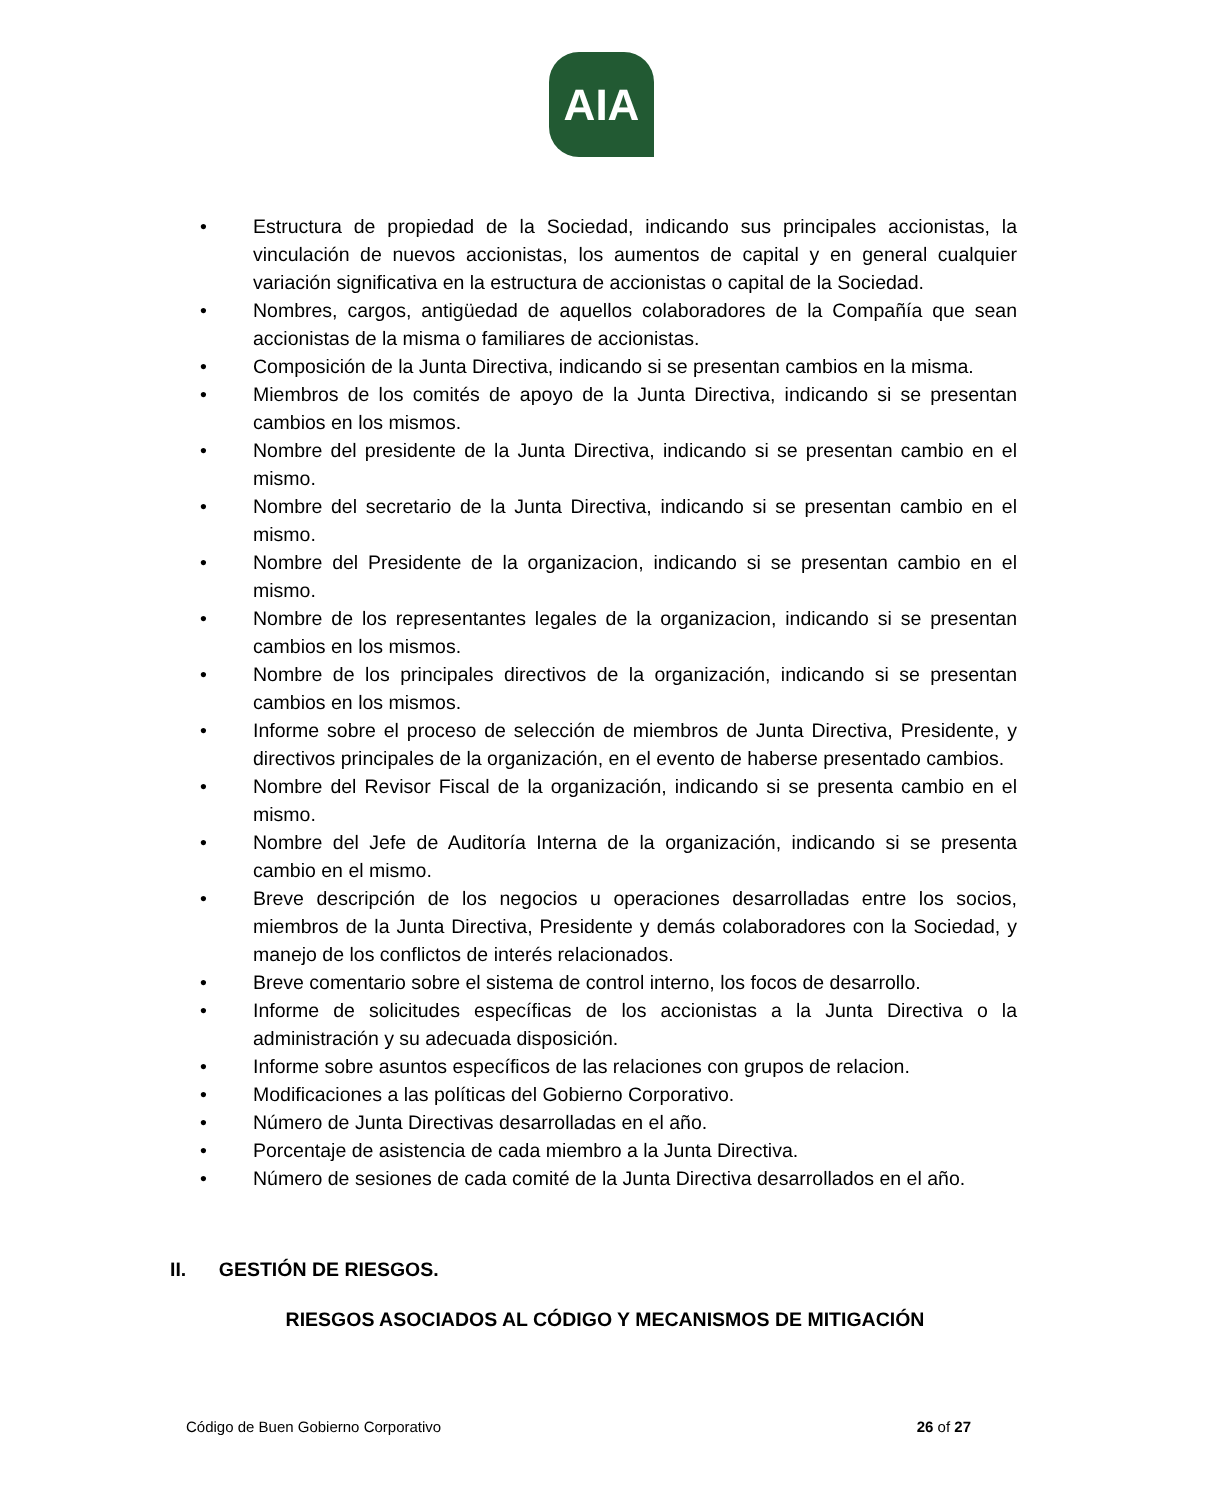AIA
• Estructura de propiedad de la Sociedad, indicando sus principales accionistas, la vinculación de nuevos accionistas, los aumentos de capital y en general cualquier variación significativa en la estructura de accionistas o capital de la Sociedad.
• Nombres, cargos, antigüedad de aquellos colaboradores de la Compañía que sean accionistas de la misma o familiares de accionistas.
• Composición de la Junta Directiva, indicando si se presentan cambios en la misma.
• Miembros de los comités de apoyo de la Junta Directiva, indicando si se presentan cambios en los mismos.
• Nombre del presidente de la Junta Directiva, indicando si se presentan cambio en el mismo.
• Nombre del secretario de la Junta Directiva, indicando si se presentan cambio en el mismo.
• Nombre del Presidente de la organizacion, indicando si se presentan cambio en el mismo.
• Nombre de los representantes legales de la organizacion, indicando si se presentan cambios en los mismos.
• Nombre de los principales directivos de la organización, indicando si se presentan cambios en los mismos.
• Informe sobre el proceso de selección de miembros de Junta Directiva, Presidente, y directivos principales de la organización, en el evento de haberse presentado cambios.
• Nombre del Revisor Fiscal de la organización, indicando si se presenta cambio en el mismo.
• Nombre del Jefe de Auditoría Interna de la organización, indicando si se presenta cambio en el mismo.
• Breve descripción de los negocios u operaciones desarrolladas entre los socios, miembros de la Junta Directiva, Presidente y demás colaboradores con la Sociedad, y manejo de los conflictos de interés relacionados.
• Breve comentario sobre el sistema de control interno, los focos de desarrollo.
• Informe de solicitudes específicas de los accionistas a la Junta Directiva o la administración y su adecuada disposición.
• Informe sobre asuntos específicos de las relaciones con grupos de relacion.
• Modificaciones a las políticas del Gobierno Corporativo.
• Número de Junta Directivas desarrolladas en el año.
• Porcentaje de asistencia de cada miembro a la Junta Directiva.
• Número de sesiones de cada comité de la Junta Directiva desarrollados en el año.
II. GESTIÓN DE RIESGOS.
RIESGOS ASOCIADOS AL CÓDIGO Y MECANISMOS DE MITIGACIÓN
Código de Buen Gobierno Corporativo 26 of 27